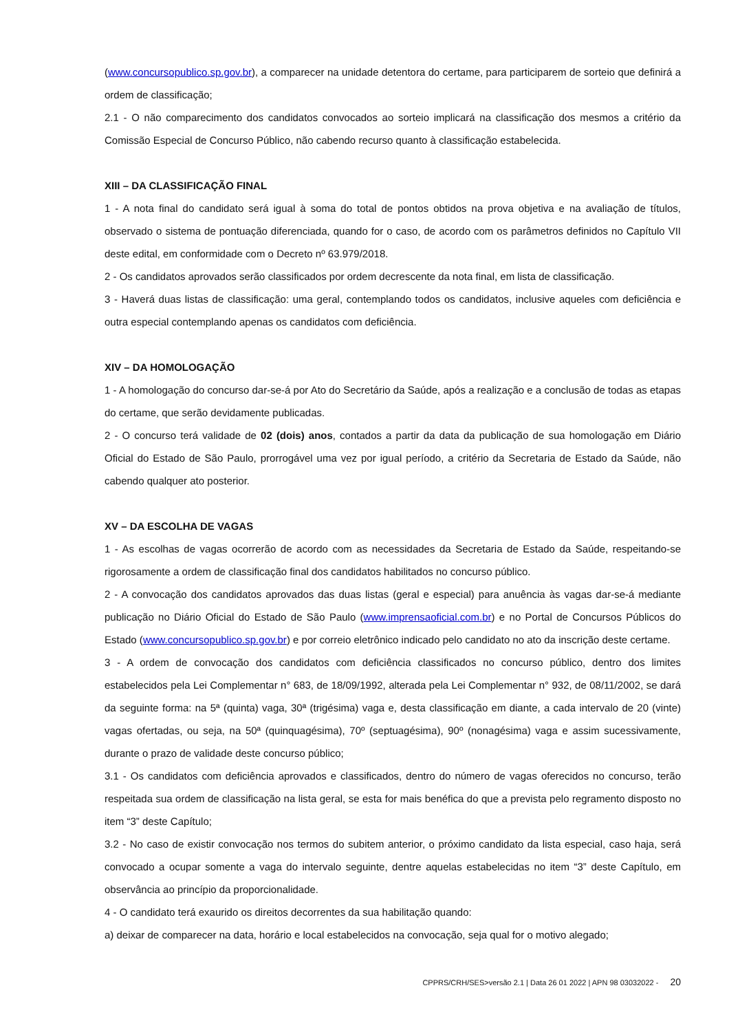(www.concursopublico.sp.gov.br), a comparecer na unidade detentora do certame, para participarem de sorteio que definirá a ordem de classificação;
2.1 - O não comparecimento dos candidatos convocados ao sorteio implicará na classificação dos mesmos a critério da Comissão Especial de Concurso Público, não cabendo recurso quanto à classificação estabelecida.
XIII – DA CLASSIFICAÇÃO FINAL
1 - A nota final do candidato será igual à soma do total de pontos obtidos na prova objetiva e na avaliação de títulos, observado o sistema de pontuação diferenciada, quando for o caso, de acordo com os parâmetros definidos no Capítulo VII deste edital, em conformidade com o Decreto nº 63.979/2018.
2 - Os candidatos aprovados serão classificados por ordem decrescente da nota final, em lista de classificação.
3 - Haverá duas listas de classificação: uma geral, contemplando todos os candidatos, inclusive aqueles com deficiência e outra especial contemplando apenas os candidatos com deficiência.
XIV – DA HOMOLOGAÇÃO
1 - A homologação do concurso dar-se-á por Ato do Secretário da Saúde, após a realização e a conclusão de todas as etapas do certame, que serão devidamente publicadas.
2 - O concurso terá validade de 02 (dois) anos, contados a partir da data da publicação de sua homologação em Diário Oficial do Estado de São Paulo, prorrogável uma vez por igual período, a critério da Secretaria de Estado da Saúde, não cabendo qualquer ato posterior.
XV – DA ESCOLHA DE VAGAS
1 - As escolhas de vagas ocorrerão de acordo com as necessidades da Secretaria de Estado da Saúde, respeitando-se rigorosamente a ordem de classificação final dos candidatos habilitados no concurso público.
2 - A convocação dos candidatos aprovados das duas listas (geral e especial) para anuência às vagas dar-se-á mediante publicação no Diário Oficial do Estado de São Paulo (www.imprensaoficial.com.br) e no Portal de Concursos Públicos do Estado (www.concursopublico.sp.gov.br) e por correio eletrônico indicado pelo candidato no ato da inscrição deste certame.
3 - A ordem de convocação dos candidatos com deficiência classificados no concurso público, dentro dos limites estabelecidos pela Lei Complementar n° 683, de 18/09/1992, alterada pela Lei Complementar n° 932, de 08/11/2002, se dará da seguinte forma: na 5ª (quinta) vaga, 30ª (trigésima) vaga e, desta classificação em diante, a cada intervalo de 20 (vinte) vagas ofertadas, ou seja, na 50ª (quinquagésima), 70º (septuagésima), 90º (nonagésima) vaga e assim sucessivamente, durante o prazo de validade deste concurso público;
3.1 - Os candidatos com deficiência aprovados e classificados, dentro do número de vagas oferecidos no concurso, terão respeitada sua ordem de classificação na lista geral, se esta for mais benéfica do que a prevista pelo regramento disposto no item “3” deste Capítulo;
3.2 - No caso de existir convocação nos termos do subitem anterior, o próximo candidato da lista especial, caso haja, será convocado a ocupar somente a vaga do intervalo seguinte, dentre aquelas estabelecidas no item “3” deste Capítulo, em observância ao princípio da proporcionalidade.
4 - O candidato terá exaurido os direitos decorrentes da sua habilitação quando:
a) deixar de comparecer na data, horário e local estabelecidos na convocação, seja qual for o motivo alegado;
CPPRS/CRH/SES>versão 2.1 | Data 26 01 2022 | APN 98 03032022 - 20